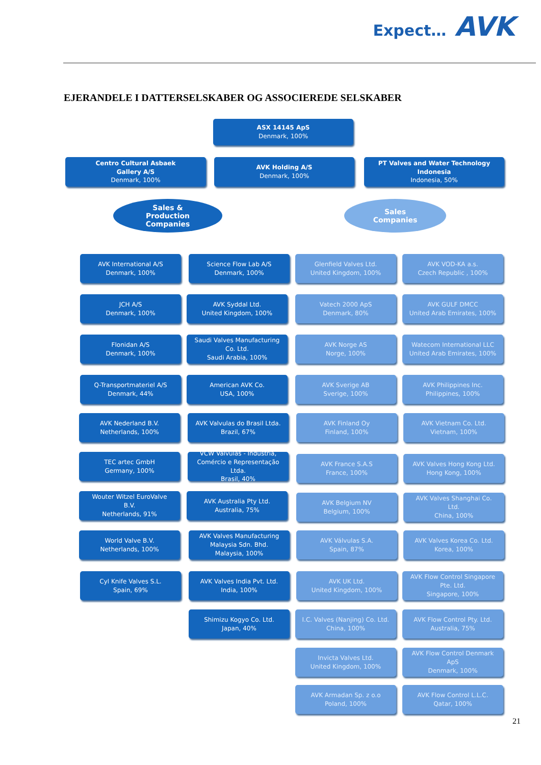Expect… AVK
EJERANDELE I DATTERSELSKABER OG ASSOCIEREDE SELSKABER
ASX 14145 ApS
Denmark, 100%
Centro Cultural Asbaek
Gallery A/S
Denmark, 100%
AVK Holding A/S
Denmark, 100%
PT Valves and Water Technology
Indonesia
Indonesia, 50%
Sales &
Production
Companies
Sales
Companies
AVK International A/S
Denmark, 100%
Science Flow Lab A/S
Denmark, 100%
Glenfield Valves Ltd.
United Kingdom, 100%
AVK VOD-KA a.s.
Czech Republic , 100%
JCH A/S
Denmark, 100%
AVK Syddal Ltd.
United Kingdom, 100%
Vatech 2000 ApS
Denmark, 80%
AVK GULF DMCC
United Arab Emirates, 100%
Flonidan A/S
Denmark, 100%
Saudi Valves Manufacturing
Co. Ltd.
Saudi Arabia, 100%
AVK Norge AS
Norge, 100%
Watecom International LLC
United Arab Emirates, 100%
Q-Transportmateriel A/S
Denmark, 44%
American AVK Co.
USA, 100%
AVK Sverige AB
Sverige, 100%
AVK Philippines Inc.
Philippines, 100%
AVK Nederland B.V.
Netherlands, 100%
AVK Valvulas do Brasil Ltda.
Brazil, 67%
AVK Finland Oy
Finland, 100%
AVK Vietnam Co. Ltd.
Vietnam, 100%
TEC artec GmbH
Germany, 100%
VCW Válvulas - Indústria,
Comércio e Representação
Ltda.
Brasil, 40%
AVK France S.A.S
France, 100%
AVK Valves Hong Kong Ltd.
Hong Kong, 100%
Wouter Witzel EuroValve
B.V.
Netherlands, 91%
AVK Australia Pty Ltd.
Australia, 75%
AVK Belgium NV
Belgium, 100%
AVK Valves Shanghai Co.
Ltd.
China, 100%
World Valve B.V.
Netherlands, 100%
AVK Valves Manufacturing
Malaysia Sdn. Bhd.
Malaysia, 100%
AVK Válvulas S.A.
Spain, 87%
AVK Valves Korea Co. Ltd.
Korea, 100%
Cyl Knife Valves S.L.
Spain, 69%
AVK Valves India Pvt. Ltd.
India, 100%
AVK UK Ltd.
United Kingdom, 100%
AVK Flow Control Singapore
Pte. Ltd.
Singapore, 100%
Shimizu Kogyo Co. Ltd.
Japan, 40%
I.C. Valves (Nanjing) Co. Ltd.
China, 100%
AVK Flow Control Pty. Ltd.
Australia, 75%
Invicta Valves Ltd.
United Kingdom, 100%
AVK Flow Control Denmark
ApS
Denmark, 100%
AVK Armadan Sp. z o.o
Poland, 100%
AVK Flow Control L.L.C.
Qatar, 100%
21